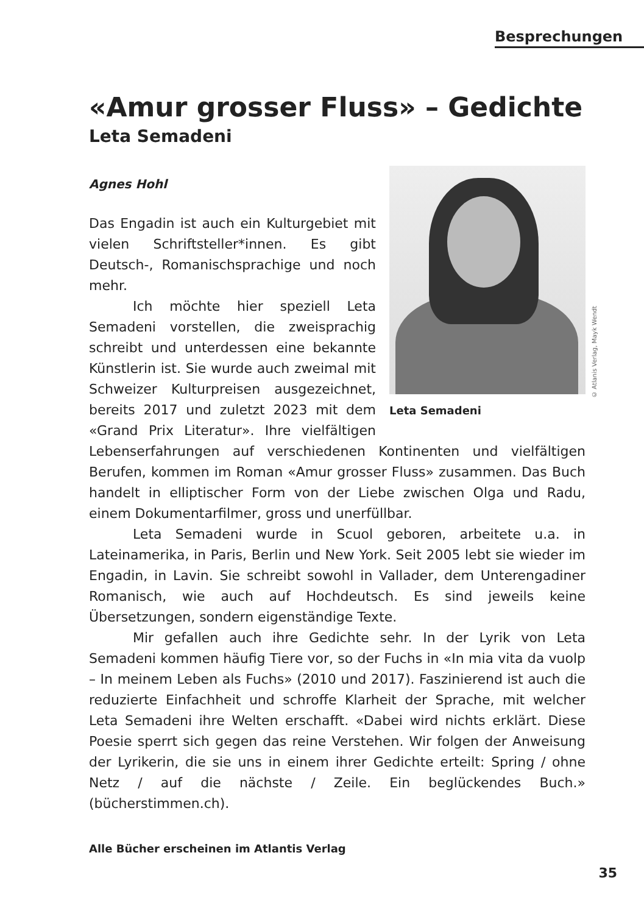Besprechungen
«Amur grosser Fluss» – Gedichte
Leta Semadeni
© Atlanis Verlag, Mayk Wendt
Leta Semadeni
Agnes Hohl
Das Engadin ist auch ein Kulturgebiet mit vielen Schriftsteller*innen. Es gibt Deutsch-, Romanischsprachige und noch mehr.
Ich möchte hier speziell Leta Semadeni vorstellen, die zweisprachig schreibt und unterdessen eine bekannte Künstlerin ist. Sie wurde auch zweimal mit Schweizer Kulturpreisen ausgezeichnet, bereits 2017 und zuletzt 2023 mit dem «Grand Prix Literatur». Ihre vielfältigen Lebenserfahrungen auf verschiedenen Kontinenten und vielfältigen Berufen, kommen im Roman «Amur grosser Fluss» zusammen. Das Buch handelt in elliptischer Form von der Liebe zwischen Olga und Radu, einem Dokumentarfilmer, gross und unerfüllbar.
Leta Semadeni wurde in Scuol geboren, arbeitete u.a. in Lateinamerika, in Paris, Berlin und New York. Seit 2005 lebt sie wieder im Engadin, in Lavin. Sie schreibt sowohl in Vallader, dem Unterengadiner Romanisch, wie auch auf Hochdeutsch. Es sind jeweils keine Übersetzungen, sondern eigenständige Texte.
Mir gefallen auch ihre Gedichte sehr. In der Lyrik von Leta Semadeni kommen häufig Tiere vor, so der Fuchs in «In mia vita da vuolp – In meinem Leben als Fuchs» (2010 und 2017). Faszinierend ist auch die reduzierte Einfachheit und schroffe Klarheit der Sprache, mit welcher Leta Semadeni ihre Welten erschafft. «Dabei wird nichts erklärt. Diese Poesie sperrt sich gegen das reine Verstehen. Wir folgen der Anweisung der Lyrikerin, die sie uns in einem ihrer Gedichte erteilt: Spring / ohne Netz / auf die nächste / Zeile. Ein beglückendes Buch.» (bücherstimmen.ch).
Alle Bücher erscheinen im Atlantis Verlag
35